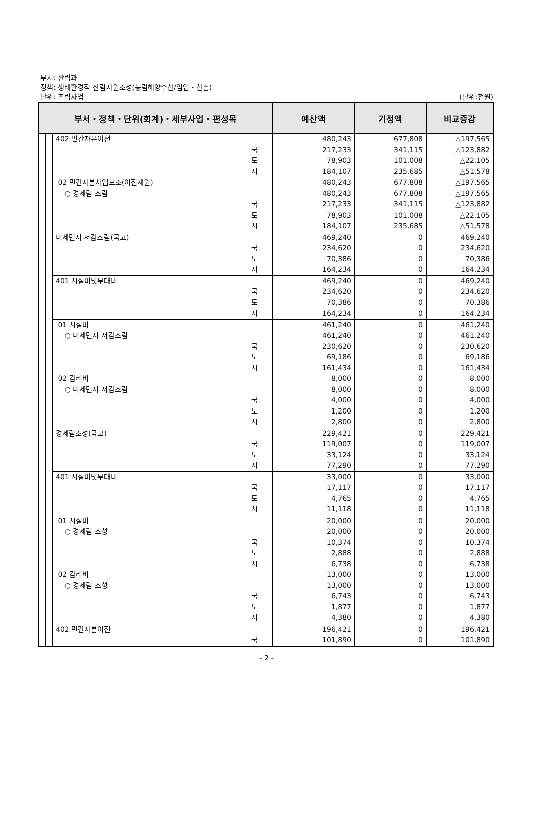부서: 산림과
정책: 생태환경적 산림자원조성(농림해양수산/임업・산촌)
단위: 조림사업 (단위:천원)
| 부서・정책・단위(회계)・세부사업・편성목 | | | | | | 예산액 | 기정액 | 비교증감 |
| --- | --- | --- | --- | --- | --- | --- | --- | --- |
| | | | | 402 민간자본이전 | | 480,243 | 677,808 | △197,565 |
| | | | | | 국 | 217,233 | 341,115 | △123,882 |
| | | | | | 도 | 78,903 | 101,008 | △22,105 |
| | | | | | 시 | 184,107 | 235,685 | △51,578 |
| | | | | 02 민간자본사업보조(이전재원) | | 480,243 | 677,808 | △197,565 |
| | | | | ○ 경제림 조림 | | 480,243 | 677,808 | △197,565 |
| | | | | | 국 | 217,233 | 341,115 | △123,882 |
| | | | | | 도 | 78,903 | 101,008 | △22,105 |
| | | | | | 시 | 184,107 | 235,685 | △51,578 |
| | | | | 미세먼지 저감조림(국고) | | 469,240 | 0 | 469,240 |
| | | | | | 국 | 234,620 | 0 | 234,620 |
| | | | | | 도 | 70,386 | 0 | 70,386 |
| | | | | | 시 | 164,234 | 0 | 164,234 |
| | | | | 401 시설비및부대비 | | 469,240 | 0 | 469,240 |
| | | | | | 국 | 234,620 | 0 | 234,620 |
| | | | | | 도 | 70,386 | 0 | 70,386 |
| | | | | | 시 | 164,234 | 0 | 164,234 |
| | | | | 01 시설비 | | 461,240 | 0 | 461,240 |
| | | | | ○ 미세먼지 저감조림 | | 461,240 | 0 | 461,240 |
| | | | | | 국 | 230,620 | 0 | 230,620 |
| | | | | | 도 | 69,186 | 0 | 69,186 |
| | | | | | 시 | 161,434 | 0 | 161,434 |
| | | | | 02 감리비 | | 8,000 | 0 | 8,000 |
| | | | | ○ 미세먼지 저감조림 | | 8,000 | 0 | 8,000 |
| | | | | | 국 | 4,000 | 0 | 4,000 |
| | | | | | 도 | 1,200 | 0 | 1,200 |
| | | | | | 시 | 2,800 | 0 | 2,800 |
| | | | | 경제림조성(국고) | | 229,421 | 0 | 229,421 |
| | | | | | 국 | 119,007 | 0 | 119,007 |
| | | | | | 도 | 33,124 | 0 | 33,124 |
| | | | | | 시 | 77,290 | 0 | 77,290 |
| | | | | 401 시설비및부대비 | | 33,000 | 0 | 33,000 |
| | | | | | 국 | 17,117 | 0 | 17,117 |
| | | | | | 도 | 4,765 | 0 | 4,765 |
| | | | | | 시 | 11,118 | 0 | 11,118 |
| | | | | 01 시설비 | | 20,000 | 0 | 20,000 |
| | | | | ○ 경제림 조성 | | 20,000 | 0 | 20,000 |
| | | | | | 국 | 10,374 | 0 | 10,374 |
| | | | | | 도 | 2,888 | 0 | 2,888 |
| | | | | | 시 | 6,738 | 0 | 6,738 |
| | | | | 02 감리비 | | 13,000 | 0 | 13,000 |
| | | | | ○ 경제림 조성 | | 13,000 | 0 | 13,000 |
| | | | | | 국 | 6,743 | 0 | 6,743 |
| | | | | | 도 | 1,877 | 0 | 1,877 |
| | | | | | 시 | 4,380 | 0 | 4,380 |
| | | | | 402 민간자본이전 | | 196,421 | 0 | 196,421 |
| | | | | | 국 | 101,890 | 0 | 101,890 |
- 2 -